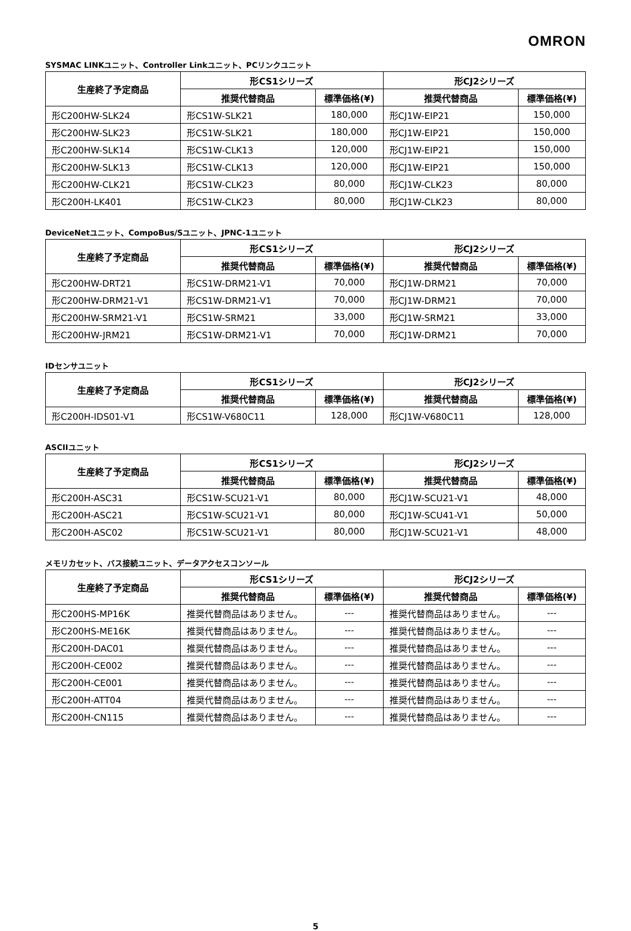OMRON
SYSMAC LINKユニット、Controller Linkユニット、PCリンクユニット
| 生産終了予定商品 | 形CS1シリーズ | | 形CJ2シリーズ | |
| --- | --- | --- | --- | --- |
| | 推奨代替商品 | 標準価格(¥) | 推奨代替商品 | 標準価格(¥) |
| 形C200HW-SLK24 | 形CS1W-SLK21 | 180,000 | 形CJ1W-EIP21 | 150,000 |
| 形C200HW-SLK23 | 形CS1W-SLK21 | 180,000 | 形CJ1W-EIP21 | 150,000 |
| 形C200HW-SLK14 | 形CS1W-CLK13 | 120,000 | 形CJ1W-EIP21 | 150,000 |
| 形C200HW-SLK13 | 形CS1W-CLK13 | 120,000 | 形CJ1W-EIP21 | 150,000 |
| 形C200HW-CLK21 | 形CS1W-CLK23 | 80,000 | 形CJ1W-CLK23 | 80,000 |
| 形C200H-LK401 | 形CS1W-CLK23 | 80,000 | 形CJ1W-CLK23 | 80,000 |
DeviceNetユニット、CompoBus/Sユニット、JPNC-1ユニット
| 生産終了予定商品 | 形CS1シリーズ | | 形CJ2シリーズ | |
| --- | --- | --- | --- | --- |
| | 推奨代替商品 | 標準価格(¥) | 推奨代替商品 | 標準価格(¥) |
| 形C200HW-DRT21 | 形CS1W-DRM21-V1 | 70,000 | 形CJ1W-DRM21 | 70,000 |
| 形C200HW-DRM21-V1 | 形CS1W-DRM21-V1 | 70,000 | 形CJ1W-DRM21 | 70,000 |
| 形C200HW-SRM21-V1 | 形CS1W-SRM21 | 33,000 | 形CJ1W-SRM21 | 33,000 |
| 形C200HW-JRM21 | 形CS1W-DRM21-V1 | 70,000 | 形CJ1W-DRM21 | 70,000 |
IDセンサユニット
| 生産終了予定商品 | 形CS1シリーズ | | 形CJ2シリーズ | |
| --- | --- | --- | --- | --- |
| | 推奨代替商品 | 標準価格(¥) | 推奨代替商品 | 標準価格(¥) |
| 形C200H-IDS01-V1 | 形CS1W-V680C11 | 128,000 | 形CJ1W-V680C11 | 128,000 |
ASCIIユニット
| 生産終了予定商品 | 形CS1シリーズ | | 形CJ2シリーズ | |
| --- | --- | --- | --- | --- |
| | 推奨代替商品 | 標準価格(¥) | 推奨代替商品 | 標準価格(¥) |
| 形C200H-ASC31 | 形CS1W-SCU21-V1 | 80,000 | 形CJ1W-SCU21-V1 | 48,000 |
| 形C200H-ASC21 | 形CS1W-SCU21-V1 | 80,000 | 形CJ1W-SCU41-V1 | 50,000 |
| 形C200H-ASC02 | 形CS1W-SCU21-V1 | 80,000 | 形CJ1W-SCU21-V1 | 48,000 |
メモリカセット、バス接続ユニット、データアクセスコンソール
| 生産終了予定商品 | 形CS1シリーズ | | 形CJ2シリーズ | |
| --- | --- | --- | --- | --- |
| | 推奨代替商品 | 標準価格(¥) | 推奨代替商品 | 標準価格(¥) |
| 形C200HS-MP16K | 推奨代替商品はありません。 | --- | 推奨代替商品はありません。 | --- |
| 形C200HS-ME16K | 推奨代替商品はありません。 | --- | 推奨代替商品はありません。 | --- |
| 形C200H-DAC01 | 推奨代替商品はありません。 | --- | 推奨代替商品はありません。 | --- |
| 形C200H-CE002 | 推奨代替商品はありません。 | --- | 推奨代替商品はありません。 | --- |
| 形C200H-CE001 | 推奨代替商品はありません。 | --- | 推奨代替商品はありません。 | --- |
| 形C200H-ATT04 | 推奨代替商品はありません。 | --- | 推奨代替商品はありません。 | --- |
| 形C200H-CN115 | 推奨代替商品はありません。 | --- | 推奨代替商品はありません。 | --- |
5